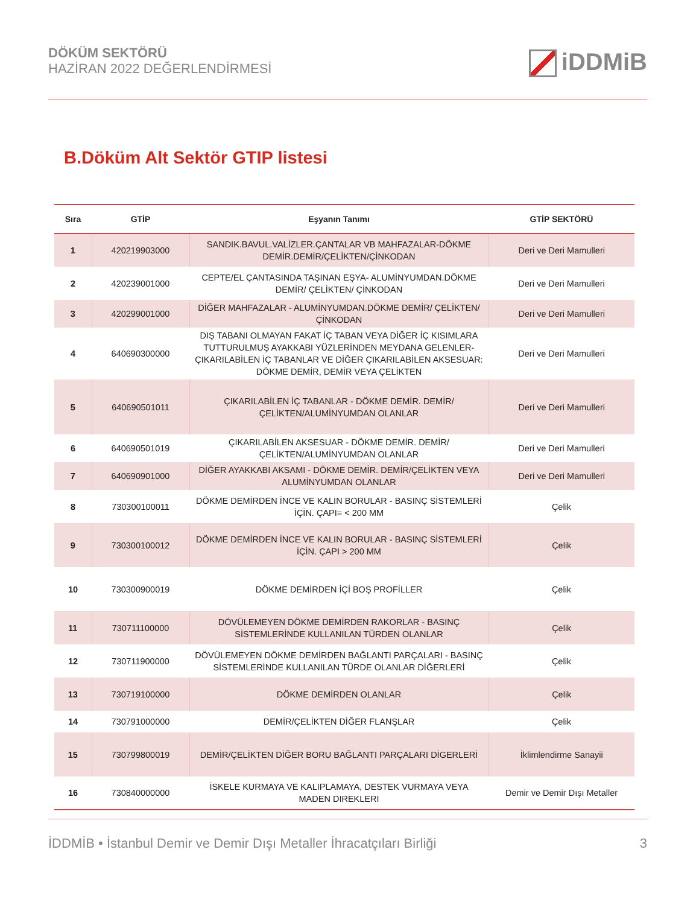DÖKÜM SEKTÖRÜ
HAZİRAN 2022 DEĞERLENDİRMESİ
iDDMiB
B.Döküm Alt Sektör GTIP listesi
| Sıra | GTİP | Eşyanın Tanımı | GTİP SEKTÖRÜ |
| --- | --- | --- | --- |
| 1 | 420219903000 | SANDIK.BAVUL.VALİZLER.ÇANTALAR VB MAHFAZALAR-DÖKME DEMİR.DEMİR/ÇELİKTEN/ÇİNKODAN | Deri ve Deri Mamulleri |
| 2 | 420239001000 | CEPTE/EL ÇANTASINDA TAŞINAN EŞYA- ALUMİNYUMDAN.DÖKME DEMİR/ ÇELİKTEN/ ÇİNKODAN | Deri ve Deri Mamulleri |
| 3 | 420299001000 | DİĞER MAHFAZALAR - ALUMİNYUMDAN.DÖKME DEMİR/ ÇELİKTEN/ ÇİNKODAN | Deri ve Deri Mamulleri |
| 4 | 640690300000 | DIŞ TABANI OLMAYAN FAKAT İÇ TABAN VEYA DİĞER İÇ KISIMLARA TUTTURULMUŞ AYAKKABI YÜZLERİNDEN MEYDANA GELENLER- ÇIKARILABİLEN İÇ TABANLAR VE DİĞER ÇIKARILABİLEN AKSESUAR: DÖKME DEMİR, DEMİR VEYA ÇELİKTEN | Deri ve Deri Mamulleri |
| 5 | 640690501011 | ÇIKARILABİLEN İÇ TABANLAR - DÖKME DEMİR. DEMİR/ÇELİKTEN/ALUMİNYUMDAN OLANLAR | Deri ve Deri Mamulleri |
| 6 | 640690501019 | ÇIKARILABİLEN AKSESUAR - DÖKME DEMİR. DEMİR/ÇELİKTEN/ALUMİNYUMDAN OLANLAR | Deri ve Deri Mamulleri |
| 7 | 640690901000 | DİĞER AYAKKABI AKSAMI - DÖKME DEMİR. DEMİR/ÇELİKTEN VEYA ALUMİNYUMDAN OLANLAR | Deri ve Deri Mamulleri |
| 8 | 730300100011 | DÖKME DEMİRDEN İNCE VE KALIN BORULAR - BASINÇ SİSTEMLERİ İÇİN. ÇAPI= < 200 MM | Çelik |
| 9 | 730300100012 | DÖKME DEMİRDEN İNCE VE KALIN BORULAR - BASINÇ SİSTEMLERİ İÇİN. ÇAPI > 200 MM | Çelik |
| 10 | 730300900019 | DÖKME DEMİRDEN İÇİ BOŞ PROFİLLER | Çelik |
| 11 | 730711100000 | DÖVÜLEMEYEN DÖKME DEMİRDEN RAKORLAR - BASINÇ SİSTEMLERİNDE KULLANILAN TÜRDEN OLANLAR | Çelik |
| 12 | 730711900000 | DÖVÜLEMEYEN DÖKME DEMİRDEN BAĞLANTI PARÇALARI - BASINÇ SİSTEMLERİNDE KULLANILAN TÜRDE OLANLAR DİĞERLERİ | Çelik |
| 13 | 730719100000 | DÖKME DEMİRDEN OLANLAR | Çelik |
| 14 | 730791000000 | DEMİR/ÇELİKTEN DİĞER FLANŞLAR | Çelik |
| 15 | 730799800019 | DEMİR/ÇELİKTEN DİĞER BORU BAĞLANTI PARÇALARI DİGERLERİ | İklimlendirme Sanayii |
| 16 | 730840000000 | İSKELE KURMAYA VE KALIPLAMAYA, DESTEK VURMAYA VEYA MADEN DIREKLERI | Demir ve Demir Dışı Metaller |
İDDMİB • İstanbul Demir ve Demir Dışı Metaller İhracatçıları Birliği
3